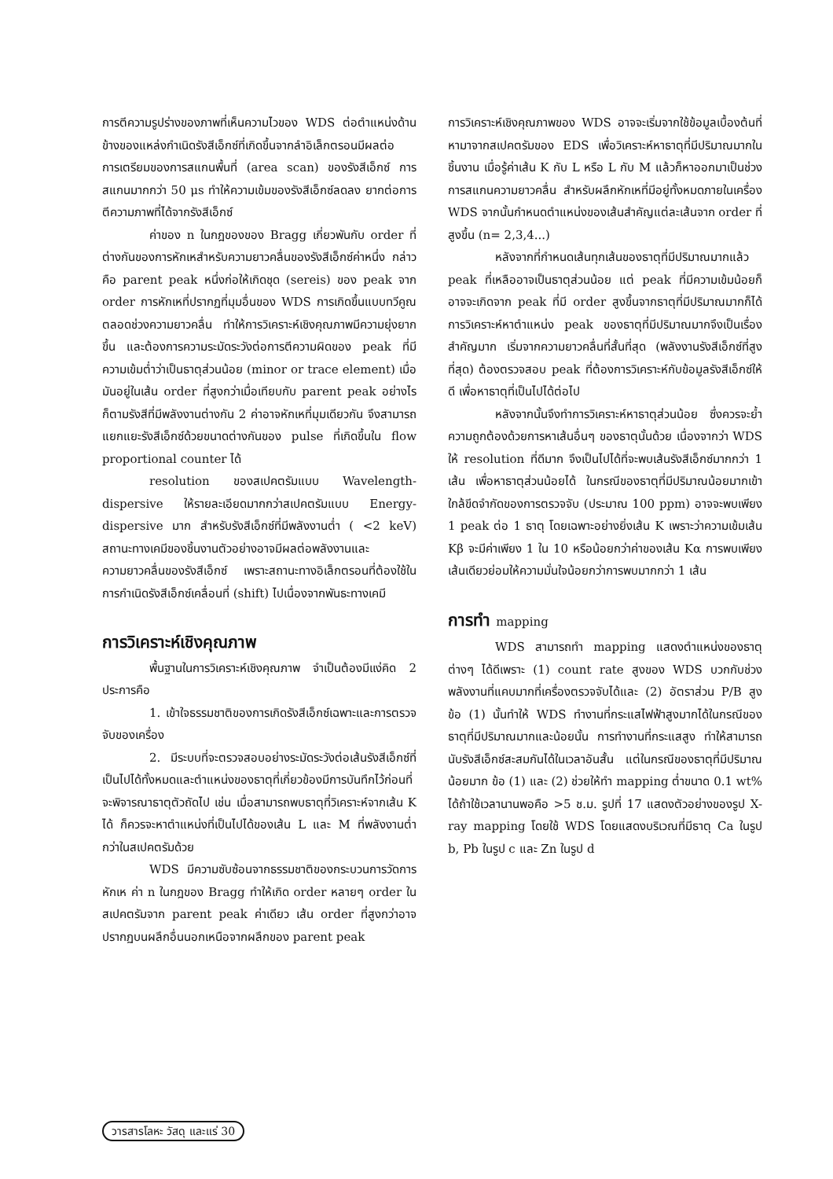การตีความรูปร่างของภาพที่เห็นความไวของ WDS ต่อตำแหน่งด้านข้างของแหล่งกำเนิดรังสีเอ็กซ์ที่เกิดขึ้นจากลำอิเล็กตรอนมีผลต่อการเตรียมของการสแกนพื้นที่ (area scan) ของรังสีเอ็กซ์ การสแกนมากกว่า 50 μs ทำให้ความเข้มของรังสีเอ็กซ์ลดลง ยากต่อการตีความภาพที่ได้จากรังสีเอ็กซ์
ค่าของ n ในกฎของของ Bragg เกี่ยวพันกับ order ที่ต่างกันของการหักเหสำหรับความยาวคลื่นของรังสีเอ็กซ์ค่าหนึ่ง กล่าวคือ parent peak หนึ่งก่อให้เกิดชุด (sereis) ของ peak จาก order การหักเหที่ปรากฏที่มุมอื่นของ WDS การเกิดขึ้นแบบทวีคูณตลอดช่วงความยาวคลื่น ทำให้การวิเคราะห์เชิงคุณภาพมีความยุ่งยากขึ้น และต้องการความระมัดระวังต่อการตีความผิดของ peak ที่มีความเข้มต่ำว่าเป็นธาตุส่วนน้อย (minor or trace element) เมื่อมันอยู่ในเส้น order ที่สูงกว่าเมื่อเทียบกับ parent peak อย่างไรก็ตามรังสีที่มีพลังงานต่างกัน 2 ค่าอาจหักเหที่มุมเดียวกัน จึงสามารถแยกแยะรังสีเอ็กซ์ด้วยขนาดต่างกันของ pulse ที่เกิดขึ้นใน flow proportional counter ได้
resolution ของสเปคตรัมแบบ Wavelength-dispersive ให้รายละเอียดมากกว่าสเปคตรัมแบบ Energy-dispersive มาก สำหรับรังสีเอ็กซ์ที่มีพลังงานต่ำ ( <2 keV) สถานะทางเคมีของชิ้นงานตัวอย่างอาจมีผลต่อพลังงานและความยาวคลื่นของรังสีเอ็กซ์ เพราะสถานะทางอิเล็กตรอนที่ต้องใช้ในการกำเนิดรังสีเอ็กซ์เคลื่อนที่ (shift) ไปเนื่องจากพันธะทางเคมี
การวิเคราะห์เชิงคุณภาพ
พื้นฐานในการวิเคราะห์เชิงคุณภาพ จำเป็นต้องมีแง่คิด 2 ประการคือ
1. เข้าใจธรรมชาติของการเกิดรังสีเอ็กซ์เฉพาะและการตรวจจับของเครื่อง
2. มีระบบที่จะตรวจสอบอย่างระมัดระวังต่อเส้นรังสีเอ็กซ์ที่เป็นไปได้ทั้งหมดและตำแหน่งของธาตุที่เกี่ยวข้องมีการบันทึกไว้ก่อนที่จะพิจารณาธาตุตัวถัดไป เช่น เมื่อสามารถพบธาตุที่วิเคราะห์จากเส้น K ได้ ก็ควรจะหาตำแหน่งที่เป็นไปได้ของเส้น L และ M ที่พลังงานต่ำกว่าในสเปคตรัมด้วย
WDS มีความซับซ้อนจากธรรมชาติของกระบวนการวัดการหักเห ค่า n ในกฎของ Bragg ทำให้เกิด order หลายๆ order ในสเปคตรัมจาก parent peak ค่าเดียว เส้น order ที่สูงกว่าอาจปรากฏบนผลึกอื่นนอกเหนือจากผลึกของ parent peak
การวิเคราะห์เชิงคุณภาพของ WDS อาจจะเริ่มจากใช้ข้อมูลเบื้องต้นที่หามาจากสเปคตรัมของ EDS เพื่อวิเคราะห์หาธาตุที่มีปริมาณมากในชิ้นงาน เมื่อรู้ค่าเส้น K กับ L หรือ L กับ M แล้วก็หาออกมาเป็นช่วงการสแกนความยาวคลื่น สำหรับผลึกหักเหที่มีอยู่ทั้งหมดภายในเครื่อง WDS จากนั้นกำหนดตำแหน่งของเส้นสำคัญแต่ละเส้นจาก order ที่สูงขึ้น (n= 2,3,4...)
หลังจากที่กำหนดเส้นทุกเส้นของธาตุที่มีปริมาณมากแล้ว peak ที่เหลืออาจเป็นธาตุส่วนน้อย แต่ peak ที่มีความเข้มน้อยก็อาจจะเกิดจาก peak ที่มี order สูงขึ้นจากธาตุที่มีปริมาณมากก็ได้ การวิเคราะห์หาตำแหน่ง peak ของธาตุที่มีปริมาณมากจึงเป็นเรื่องสำคัญมาก เริ่มจากความยาวคลื่นที่สั้นที่สุด (พลังงานรังสีเอ็กซ์ที่สูงที่สุด) ต้องตรวจสอบ peak ที่ต้องการวิเคราะห์กับข้อมูลรังสีเอ็กซ์ให้ดี เพื่อหาธาตุที่เป็นไปได้ต่อไป
หลังจากนั้นจึงทำการวิเคราะห์หาธาตุส่วนน้อย ซึ่งควรจะย้ำความถูกต้องด้วยการหาเส้นอื่นๆ ของธาตุนั้นด้วย เนื่องจากว่า WDS ให้ resolution ที่ดีมาก จึงเป็นไปได้ที่จะพบเส้นรังสีเอ็กซ์มากกว่า 1 เส้น เพื่อหาธาตุส่วนน้อยได้ ในกรณีของธาตุที่มีปริมาณน้อยมากเข้าใกล้ขีดจำกัดของการตรวจจับ (ประมาณ 100 ppm) อาจจะพบเพียง 1 peak ต่อ 1 ธาตุ โดยเฉพาะอย่างยิ่งเส้น K เพราะว่าความเข้มเส้น Kβ จะมีค่าเพียง 1 ใน 10 หรือน้อยกว่าค่าของเส้น Kα การพบเพียงเส้นเดียวย่อมให้ความมั่นใจน้อยกว่าการพบมากกว่า 1 เส้น
การทำ mapping
WDS สามารถทำ mapping แสดงตำแหน่งของธาตุต่างๆ ได้ดีเพราะ (1) count rate สูงของ WDS บวกกับช่วงพลังงานที่แคบมากที่เครื่องตรวจจับได้และ (2) อัตราส่วน P/B สูง ข้อ (1) นั้นทำให้ WDS ทำงานที่กระแสไฟฟ้าสูงมากได้ในกรณีของธาตุที่มีปริมาณมากและน้อยนั้น การทำงานที่กระแสสูง ทำให้สามารถนับรังสีเอ็กซ์สะสมกันได้ในเวลาอันสั้น แต่ในกรณีของธาตุที่มีปริมาณน้อยมาก ข้อ (1) และ (2) ช่วยให้ทำ mapping ต่ำขนาด 0.1 wt% ได้ถ้าใช้เวลานานพอคือ >5 ช.ม. รูปที่ 17 แสดงตัวอย่างของรูป X-ray mapping โดยใช้ WDS โดยแสดงบริเวณที่มีธาตุ Ca ในรูป b, Pb ในรูป c และ Zn ในรูป d
วารสารโลหะ วัสดุ และแร่ 30